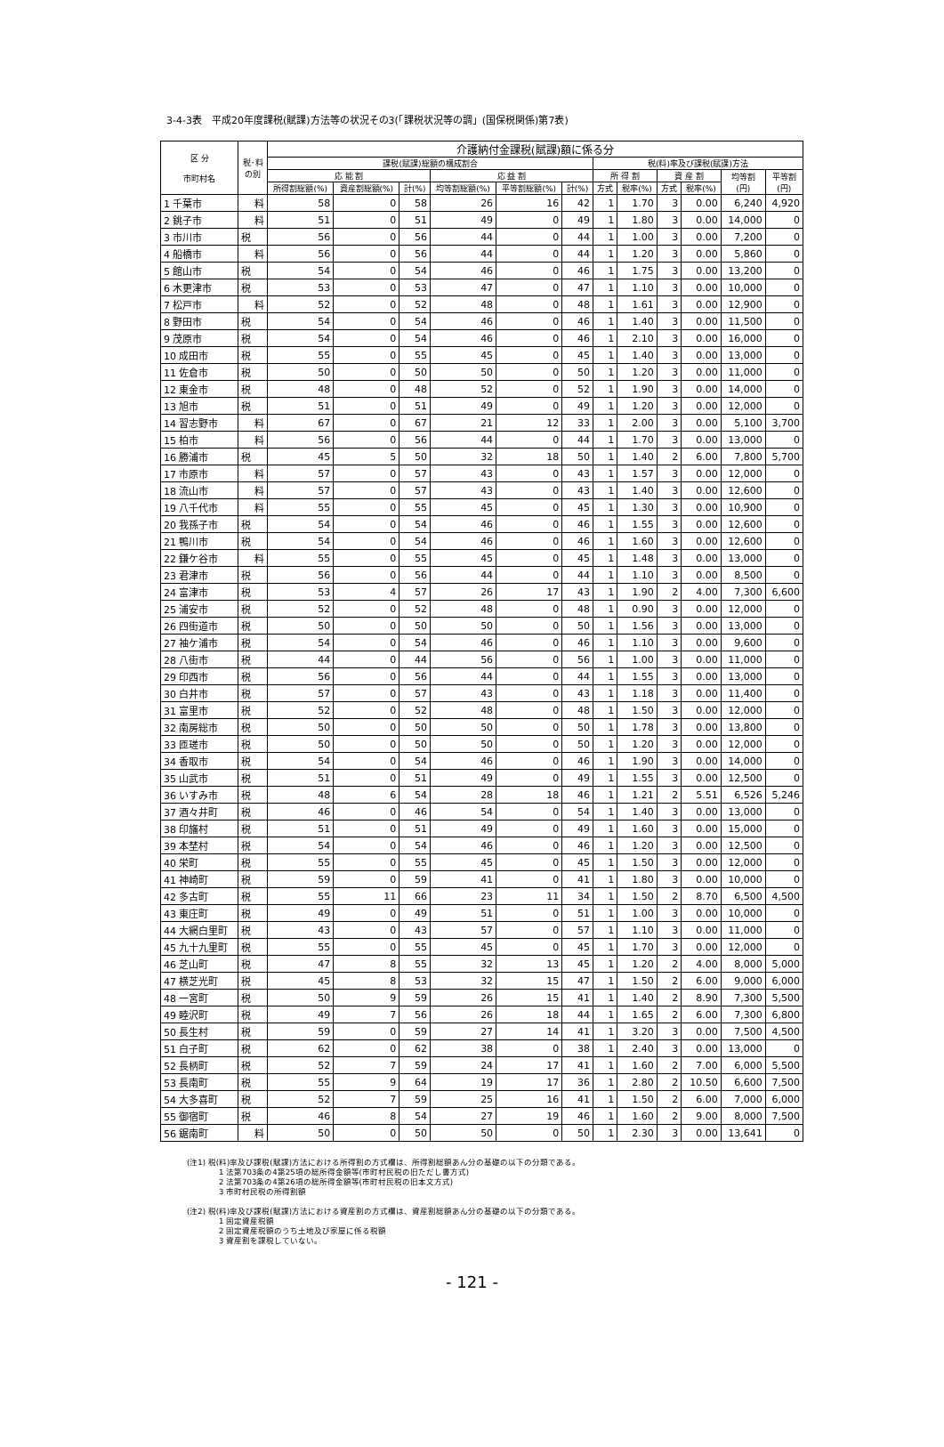3-4-3表　平成20年度課税(賦課)方法等の状況その3(「課税状況等の調」(国保税関係)第7表)
| 区 分 市町村名 | 税･料 の別 | 介護納付金課税(賦課)額に係る分 | | | | | | | | | | | |
| --- | --- | --- | --- | --- | --- | --- | --- | --- | --- | --- | --- | --- | --- |
| | | 課税(賦課)総額の構成割合 | | | | | | 税(料)率及び課税(賦課)方法 | | | | | |
| | | 応 能 割 | | | 応 益 割 | | | 所 得 割 | | 資 産 割 | | 均等割 (円) | 平等割 (円) |
| | | 所得割総額(%) | 資産割総額(%) | 計(%) | 均等割総額(%) | 平等割総額(%) | 計(%) | 方式 | 税率(%) | 方式 | 税率(%) | | |
| 1 千葉市 | 料 | 58 | 0 | 58 | 26 | 16 | 42 | 1 | 1.70 | 3 | 0.00 | 6,240 | 4,920 |
| 2 銚子市 | 料 | 51 | 0 | 51 | 49 | 0 | 49 | 1 | 1.80 | 3 | 0.00 | 14,000 | 0 |
| 3 市川市 | 税 | 56 | 0 | 56 | 44 | 0 | 44 | 1 | 1.00 | 3 | 0.00 | 7,200 | 0 |
| 4 船橋市 | 料 | 56 | 0 | 56 | 44 | 0 | 44 | 1 | 1.20 | 3 | 0.00 | 5,860 | 0 |
| 5 館山市 | 税 | 54 | 0 | 54 | 46 | 0 | 46 | 1 | 1.75 | 3 | 0.00 | 13,200 | 0 |
| 6 木更津市 | 税 | 53 | 0 | 53 | 47 | 0 | 47 | 1 | 1.10 | 3 | 0.00 | 10,000 | 0 |
| 7 松戸市 | 料 | 52 | 0 | 52 | 48 | 0 | 48 | 1 | 1.61 | 3 | 0.00 | 12,900 | 0 |
| 8 野田市 | 税 | 54 | 0 | 54 | 46 | 0 | 46 | 1 | 1.40 | 3 | 0.00 | 11,500 | 0 |
| 9 茂原市 | 税 | 54 | 0 | 54 | 46 | 0 | 46 | 1 | 2.10 | 3 | 0.00 | 16,000 | 0 |
| 10 成田市 | 税 | 55 | 0 | 55 | 45 | 0 | 45 | 1 | 1.40 | 3 | 0.00 | 13,000 | 0 |
| 11 佐倉市 | 税 | 50 | 0 | 50 | 50 | 0 | 50 | 1 | 1.20 | 3 | 0.00 | 11,000 | 0 |
| 12 東金市 | 税 | 48 | 0 | 48 | 52 | 0 | 52 | 1 | 1.90 | 3 | 0.00 | 14,000 | 0 |
| 13 旭市 | 税 | 51 | 0 | 51 | 49 | 0 | 49 | 1 | 1.20 | 3 | 0.00 | 12,000 | 0 |
| 14 習志野市 | 料 | 67 | 0 | 67 | 21 | 12 | 33 | 1 | 2.00 | 3 | 0.00 | 5,100 | 3,700 |
| 15 柏市 | 料 | 56 | 0 | 56 | 44 | 0 | 44 | 1 | 1.70 | 3 | 0.00 | 13,000 | 0 |
| 16 勝浦市 | 税 | 45 | 5 | 50 | 32 | 18 | 50 | 1 | 1.40 | 2 | 6.00 | 7,800 | 5,700 |
| 17 市原市 | 料 | 57 | 0 | 57 | 43 | 0 | 43 | 1 | 1.57 | 3 | 0.00 | 12,000 | 0 |
| 18 流山市 | 料 | 57 | 0 | 57 | 43 | 0 | 43 | 1 | 1.40 | 3 | 0.00 | 12,600 | 0 |
| 19 八千代市 | 料 | 55 | 0 | 55 | 45 | 0 | 45 | 1 | 1.30 | 3 | 0.00 | 10,900 | 0 |
| 20 我孫子市 | 税 | 54 | 0 | 54 | 46 | 0 | 46 | 1 | 1.55 | 3 | 0.00 | 12,600 | 0 |
| 21 鴨川市 | 税 | 54 | 0 | 54 | 46 | 0 | 46 | 1 | 1.60 | 3 | 0.00 | 12,600 | 0 |
| 22 鎌ケ谷市 | 料 | 55 | 0 | 55 | 45 | 0 | 45 | 1 | 1.48 | 3 | 0.00 | 13,000 | 0 |
| 23 君津市 | 税 | 56 | 0 | 56 | 44 | 0 | 44 | 1 | 1.10 | 3 | 0.00 | 8,500 | 0 |
| 24 富津市 | 税 | 53 | 4 | 57 | 26 | 17 | 43 | 1 | 1.90 | 2 | 4.00 | 7,300 | 6,600 |
| 25 浦安市 | 税 | 52 | 0 | 52 | 48 | 0 | 48 | 1 | 0.90 | 3 | 0.00 | 12,000 | 0 |
| 26 四街道市 | 税 | 50 | 0 | 50 | 50 | 0 | 50 | 1 | 1.56 | 3 | 0.00 | 13,000 | 0 |
| 27 袖ケ浦市 | 税 | 54 | 0 | 54 | 46 | 0 | 46 | 1 | 1.10 | 3 | 0.00 | 9,600 | 0 |
| 28 八街市 | 税 | 44 | 0 | 44 | 56 | 0 | 56 | 1 | 1.00 | 3 | 0.00 | 11,000 | 0 |
| 29 印西市 | 税 | 56 | 0 | 56 | 44 | 0 | 44 | 1 | 1.55 | 3 | 0.00 | 13,000 | 0 |
| 30 白井市 | 税 | 57 | 0 | 57 | 43 | 0 | 43 | 1 | 1.18 | 3 | 0.00 | 11,400 | 0 |
| 31 富里市 | 税 | 52 | 0 | 52 | 48 | 0 | 48 | 1 | 1.50 | 3 | 0.00 | 12,000 | 0 |
| 32 南房総市 | 税 | 50 | 0 | 50 | 50 | 0 | 50 | 1 | 1.78 | 3 | 0.00 | 13,800 | 0 |
| 33 匝瑳市 | 税 | 50 | 0 | 50 | 50 | 0 | 50 | 1 | 1.20 | 3 | 0.00 | 12,000 | 0 |
| 34 香取市 | 税 | 54 | 0 | 54 | 46 | 0 | 46 | 1 | 1.90 | 3 | 0.00 | 14,000 | 0 |
| 35 山武市 | 税 | 51 | 0 | 51 | 49 | 0 | 49 | 1 | 1.55 | 3 | 0.00 | 12,500 | 0 |
| 36 いすみ市 | 税 | 48 | 6 | 54 | 28 | 18 | 46 | 1 | 1.21 | 2 | 5.51 | 6,526 | 5,246 |
| 37 酒々井町 | 税 | 46 | 0 | 46 | 54 | 0 | 54 | 1 | 1.40 | 3 | 0.00 | 13,000 | 0 |
| 38 印旛村 | 税 | 51 | 0 | 51 | 49 | 0 | 49 | 1 | 1.60 | 3 | 0.00 | 15,000 | 0 |
| 39 本埜村 | 税 | 54 | 0 | 54 | 46 | 0 | 46 | 1 | 1.20 | 3 | 0.00 | 12,500 | 0 |
| 40 栄町 | 税 | 55 | 0 | 55 | 45 | 0 | 45 | 1 | 1.50 | 3 | 0.00 | 12,000 | 0 |
| 41 神崎町 | 税 | 59 | 0 | 59 | 41 | 0 | 41 | 1 | 1.80 | 3 | 0.00 | 10,000 | 0 |
| 42 多古町 | 税 | 55 | 11 | 66 | 23 | 11 | 34 | 1 | 1.50 | 2 | 8.70 | 6,500 | 4,500 |
| 43 東庄町 | 税 | 49 | 0 | 49 | 51 | 0 | 51 | 1 | 1.00 | 3 | 0.00 | 10,000 | 0 |
| 44 大網白里町 | 税 | 43 | 0 | 43 | 57 | 0 | 57 | 1 | 1.10 | 3 | 0.00 | 11,000 | 0 |
| 45 九十九里町 | 税 | 55 | 0 | 55 | 45 | 0 | 45 | 1 | 1.70 | 3 | 0.00 | 12,000 | 0 |
| 46 芝山町 | 税 | 47 | 8 | 55 | 32 | 13 | 45 | 1 | 1.20 | 2 | 4.00 | 8,000 | 5,000 |
| 47 横芝光町 | 税 | 45 | 8 | 53 | 32 | 15 | 47 | 1 | 1.50 | 2 | 6.00 | 9,000 | 6,000 |
| 48 一宮町 | 税 | 50 | 9 | 59 | 26 | 15 | 41 | 1 | 1.40 | 2 | 8.90 | 7,300 | 5,500 |
| 49 睦沢町 | 税 | 49 | 7 | 56 | 26 | 18 | 44 | 1 | 1.65 | 2 | 6.00 | 7,300 | 6,800 |
| 50 長生村 | 税 | 59 | 0 | 59 | 27 | 14 | 41 | 1 | 3.20 | 3 | 0.00 | 7,500 | 4,500 |
| 51 白子町 | 税 | 62 | 0 | 62 | 38 | 0 | 38 | 1 | 2.40 | 3 | 0.00 | 13,000 | 0 |
| 52 長柄町 | 税 | 52 | 7 | 59 | 24 | 17 | 41 | 1 | 1.60 | 2 | 7.00 | 6,000 | 5,500 |
| 53 長南町 | 税 | 55 | 9 | 64 | 19 | 17 | 36 | 1 | 2.80 | 2 | 10.50 | 6,600 | 7,500 |
| 54 大多喜町 | 税 | 52 | 7 | 59 | 25 | 16 | 41 | 1 | 1.50 | 2 | 6.00 | 7,000 | 6,000 |
| 55 御宿町 | 税 | 46 | 8 | 54 | 27 | 19 | 46 | 1 | 1.60 | 2 | 9.00 | 8,000 | 7,500 |
| 56 鋸南町 | 料 | 50 | 0 | 50 | 50 | 0 | 50 | 1 | 2.30 | 3 | 0.00 | 13,641 | 0 |
(注1) 税(料)率及び課税(賦課)方法における所得割の方式欄は、所得割総額あん分の基礎の以下の分類である。
　　　　1 法第703条の4第25項の総所得金額等(市町村民税の旧ただし書方式)
　　　　2 法第703条の4第26項の総所得金額等(市町村民税の旧本文方式)
　　　　3 市町村民税の所得割額
(注2) 税(料)率及び課税(賦課)方法における資産割の方式欄は、資産割総額あん分の基礎の以下の分類である。
　　　　1 固定資産税額
　　　　2 固定資産税額のうち土地及び家屋に係る税額
　　　　3 資産割を課税していない。
- 121 -